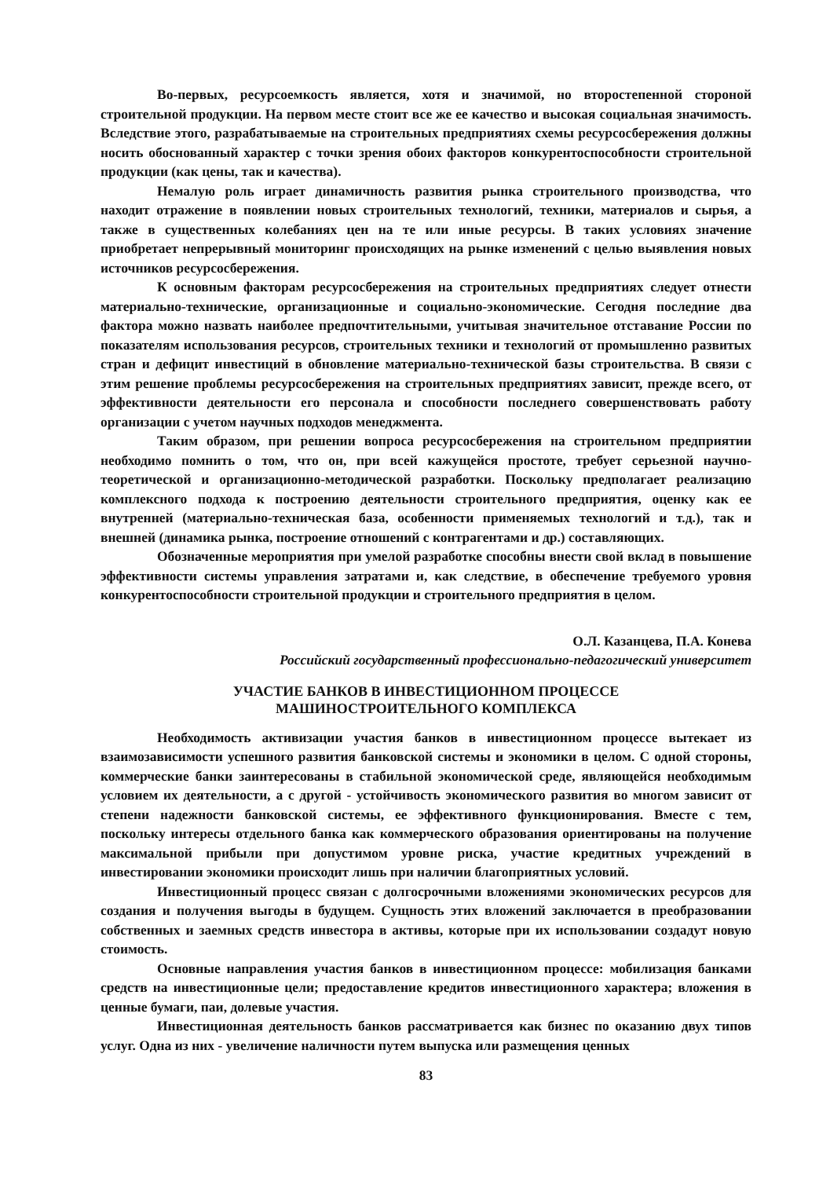Во-первых, ресурсоемкость является, хотя и значимой, но второстепенной стороной строительной продукции. На первом месте стоит все же ее качество и высокая социальная значимость. Вследствие этого, разрабатываемые на строительных предприятиях схемы ресурсосбережения должны носить обоснованный характер с точки зрения обоих факторов конкурентоспособности строительной продукции (как цены, так и качества).
Немалую роль играет динамичность развития рынка строительного производства, что находит отражение в появлении новых строительных технологий, техники, материалов и сырья, а также в существенных колебаниях цен на те или иные ресурсы. В таких условиях значение приобретает непрерывный мониторинг происходящих на рынке изменений с целью выявления новых источников ресурсосбережения.
К основным факторам ресурсосбережения на строительных предприятиях следует отнести материально-технические, организационные и социально-экономические. Сегодня последние два фактора можно назвать наиболее предпочтительными, учитывая значительное отставание России по показателям использования ресурсов, строительных техники и технологий от промышленно развитых стран и дефицит инвестиций в обновление материально-технической базы строительства. В связи с этим решение проблемы ресурсосбережения на строительных предприятиях зависит, прежде всего, от эффективности деятельности его персонала и способности последнего совершенствовать работу организации с учетом научных подходов менеджмента.
Таким образом, при решении вопроса ресурсосбережения на строительном предприятии необходимо помнить о том, что он, при всей кажущейся простоте, требует серьезной научно-теоретической и организационно-методической разработки. Поскольку предполагает реализацию комплексного подхода к построению деятельности строительного предприятия, оценку как ее внутренней (материально-техническая база, особенности применяемых технологий и т.д.), так и внешней (динамика рынка, построение отношений с контрагентами и др.) составляющих.
Обозначенные мероприятия при умелой разработке способны внести свой вклад в повышение эффективности системы управления затратами и, как следствие, в обеспечение требуемого уровня конкурентоспособности строительной продукции и строительного предприятия в целом.
О.Л. Казанцева, П.А. Конева
Российский государственный профессионально-педагогический университет
УЧАСТИЕ БАНКОВ В ИНВЕСТИЦИОННОМ ПРОЦЕССЕ
МАШИНОСТРОИТЕЛЬНОГО КОМПЛЕКСА
Необходимость активизации участия банков в инвестиционном процессе вытекает из взаимозависимости успешного развития банковской системы и экономики в целом. С одной стороны, коммерческие банки заинтересованы в стабильной экономической среде, являющейся необходимым условием их деятельности, а с другой - устойчивость экономического развития во многом зависит от степени надежности банковской системы, ее эффективного функционирования. Вместе с тем, поскольку интересы отдельного банка как коммерческого образования ориентированы на получение максимальной прибыли при допустимом уровне риска, участие кредитных учреждений в инвестировании экономики происходит лишь при наличии благоприятных условий.
Инвестиционный процесс связан с долгосрочными вложениями экономических ресурсов для создания и получения выгоды в будущем. Сущность этих вложений заключается в преобразовании собственных и заемных средств инвестора в активы, которые при их использовании создадут новую стоимость.
Основные направления участия банков в инвестиционном процессе: мобилизация банками средств на инвестиционные цели; предоставление кредитов инвестиционного характера; вложения в ценные бумаги, паи, долевые участия.
Инвестиционная деятельность банков рассматривается как бизнес по оказанию двух типов услуг. Одна из них - увеличение наличности путем выпуска или размещения ценных
83